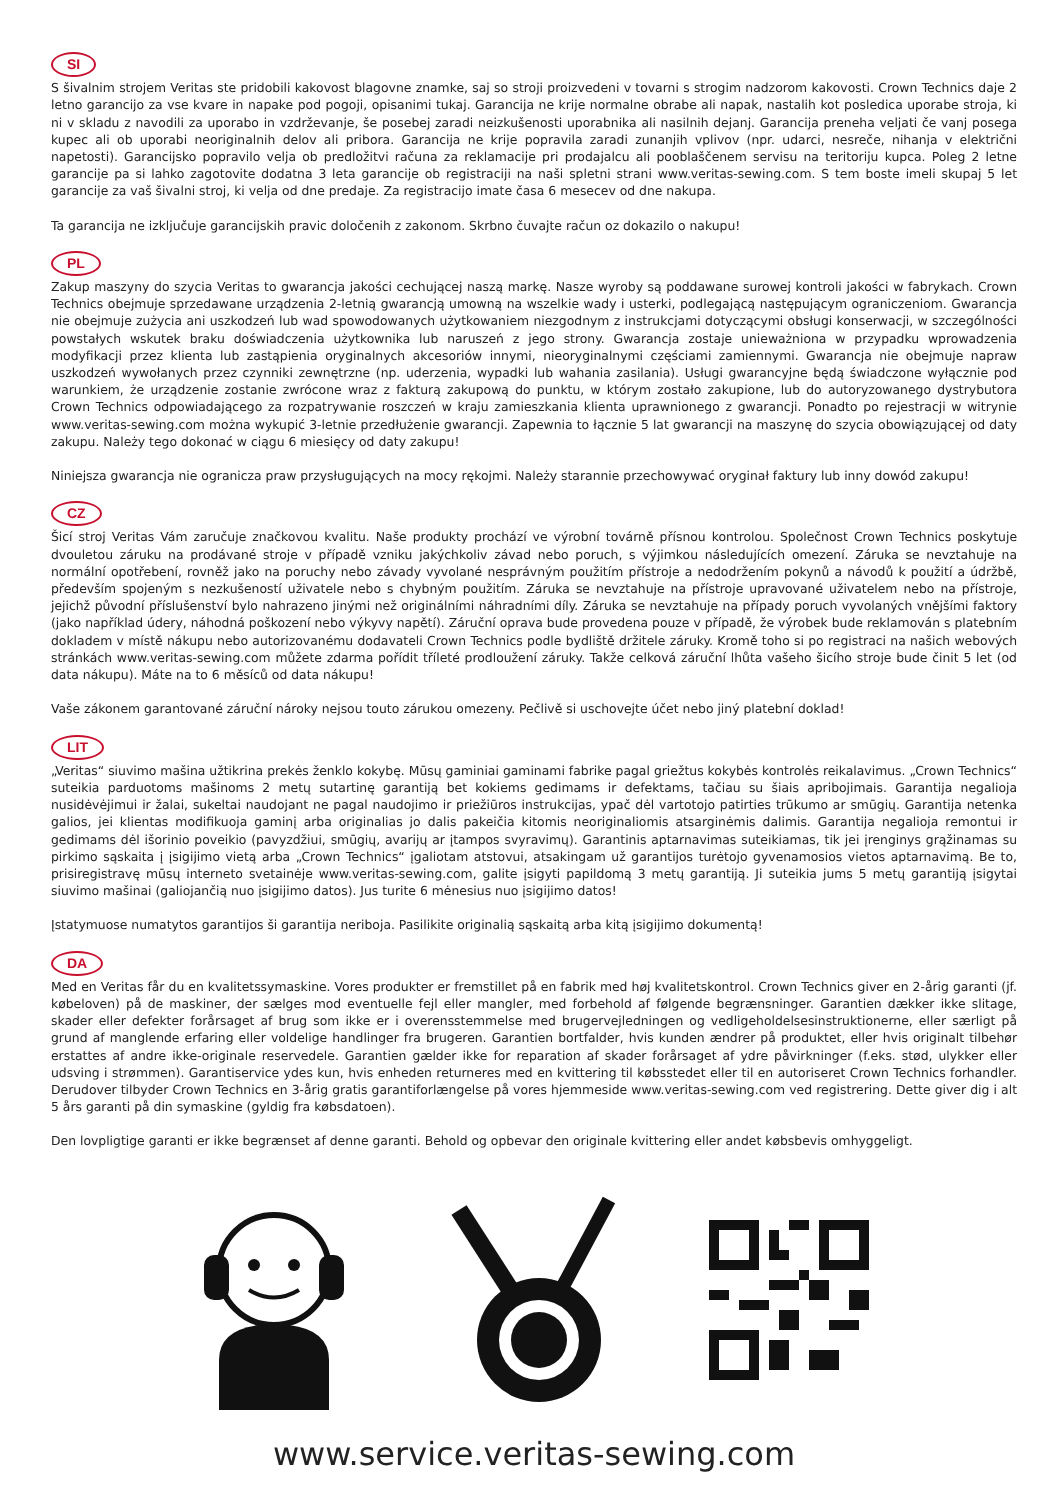SI
S šivalnim strojem Veritas ste pridobili kakovost blagovne znamke, saj so stroji proizvedeni v tovarni s strogim nadzorom kakovosti. Crown Technics daje 2 letno garancijo za vse kvare in napake pod pogoji, opisanimi tukaj. Garancija ne krije normalne obrabe ali napak, nastalih kot posledica uporabe stroja, ki ni v skladu z navodili za uporabo in vzdrževanje, še posebej zaradi neizkušenosti uporabnika ali nasilnih dejanj. Garancija preneha veljati če vanj posega kupec ali ob uporabi neoriginalnih delov ali pribora. Garancija ne krije popravila zaradi zunanjih vplivov (npr. udarci, nesreče, nihanja v električni napetosti). Garancijsko popravilo velja ob predložitvi računa za reklamacije pri prodajalcu ali pooblaščenem servisu na teritoriju kupca. Poleg 2 letne garancije pa si lahko zagotovite dodatna 3 leta garancije ob registraciji na naši spletni strani www.veritas-sewing.com. S tem boste imeli skupaj 5 let garancije za vaš šivalni stroj, ki velja od dne predaje. Za registracijo imate časa 6 mesecev od dne nakupa.
Ta garancija ne izključuje garancijskih pravic določenih z zakonom. Skrbno čuvajte račun oz dokazilo o nakupu!
PL
Zakup maszyny do szycia Veritas to gwarancja jakości cechującej naszą markę. Nasze wyroby są poddawane surowej kontroli jakości w fabrykach. Crown Technics obejmuje sprzedawane urządzenia 2-letnią gwarancją umowną na wszelkie wady i usterki, podlegającą następującym ograniczeniom. Gwarancja nie obejmuje zużycia ani uszkodzeń lub wad spowodowanych użytkowaniem niezgodnym z instrukcjami dotyczącymi obsługi konserwacji, w szczególności powstałych wskutek braku doświadczenia użytkownika lub naruszeń z jego strony. Gwarancja zostaje unieważniona w przypadku wprowadzenia modyfikacji przez klienta lub zastąpienia oryginalnych akcesoriów innymi, nieoryginalnymi częściami zamiennymi. Gwarancja nie obejmuje napraw uszkodzeń wywołanych przez czynniki zewnętrzne (np. uderzenia, wypadki lub wahania zasilania). Usługi gwarancyjne będą świadczone wyłącznie pod warunkiem, że urządzenie zostanie zwrócone wraz z fakturą zakupową do punktu, w którym zostało zakupione, lub do autoryzowanego dystrybutora Crown Technics odpowiadającego za rozpatrywanie roszczeń w kraju zamieszkania klienta uprawnionego z gwarancji. Ponadto po rejestracji w witrynie www.veritas-sewing.com można wykupić 3-letnie przedłużenie gwarancji. Zapewnia to łącznie 5 lat gwarancji na maszynę do szycia obowiązującej od daty zakupu. Należy tego dokonać w ciągu 6 miesięcy od daty zakupu!
Niniejsza gwarancja nie ogranicza praw przysługujących na mocy rękojmi. Należy starannie przechowywać oryginał faktury lub inny dowód zakupu!
CZ
Šicí stroj Veritas Vám zaručuje značkovou kvalitu. Naše produkty prochází ve výrobní továrně přísnou kontrolou. Společnost Crown Technics poskytuje dvouletou záruku na prodávané stroje v případě vzniku jakýchkoliv závad nebo poruch, s výjimkou následujících omezení. Záruka se nevztahuje na normální opotřebení, rovněž jako na poruchy nebo závady vyvolané nesprávným použitím přístroje a nedodržením pokynů a návodů k použití a údržbě, především spojeným s nezkušeností uživatele nebo s chybným použitím. Záruka se nevztahuje na přístroje upravované uživatelem nebo na přístroje, jejichž původní příslušenství bylo nahrazeno jinými než originálními náhradními díly. Záruka se nevztahuje na případy poruch vyvolaných vnějšími faktory (jako například údery, náhodná poškození nebo výkyvy napětí). Záruční oprava bude provedena pouze v případě, že výrobek bude reklamován s platebním dokladem v místě nákupu nebo autorizovanému dodavateli Crown Technics podle bydliště držitele záruky. Kromě toho si po registraci na našich webových stránkách www.veritas-sewing.com můžete zdarma pořídit tříleté prodloužení záruky. Takže celková záruční lhůta vašeho šicího stroje bude činit 5 let (od data nákupu). Máte na to 6 měsíců od data nákupu!
Vaše zákonem garantované záruční nároky nejsou touto zárukou omezeny. Pečlivě si uschovejte účet nebo jiný platební doklad!
LIT
„Veritas“ siuvimo mašina užtikrina prekės ženklo kokybę. Mūsų gaminiai gaminami fabrike pagal griežtus kokybės kontrolės reikalavimus. „Crown Technics“ suteikia parduotoms mašinoms 2 metų sutartinę garantiją bet kokiems gedimams ir defektams, tačiau su šiais apribojimais. Garantija negalioja nusidėvėjimui ir žalai, sukeltai naudojant ne pagal naudojimo ir priežiūros instrukcijas, ypač dėl vartotojo patirties trūkumo ar smūgių. Garantija netenka galios, jei klientas modifikuoja gaminį arba originalias jo dalis pakeičia kitomis neoriginaliomis atsarginėmis dalimis. Garantija negalioja remontui ir gedimams dėl išorinio poveikio (pavyzdžiui, smūgių, avarijų ar įtampos svyravimų). Garantinis aptarnavimas suteikiamas, tik jei įrenginys grąžinamas su pirkimo sąskaita į įsigijimo vietą arba „Crown Technics“ įgaliotam atstovui, atsakingam už garantijos turėtojo gyvenamosios vietos aptarnavimą. Be to, prisiregistravę mūsų interneto svetainėje www.veritas-sewing.com, galite įsigyti papildomą 3 metų garantiją. Ji suteikia jums 5 metų garantiją įsigytai siuvimo mašinai (galiojančią nuo įsigijimo datos). Jus turite 6 mėnesius nuo įsigijimo datos!
Įstatymuose numatytos garantijos ši garantija neriboja. Pasilikite originalią sąskaitą arba kitą įsigijimo dokumentą!
DA
Med en Veritas får du en kvalitetssymaskine. Vores produkter er fremstillet på en fabrik med høj kvalitetskontrol. Crown Technics giver en 2-årig garanti (jf. købeloven) på de maskiner, der sælges mod eventuelle fejl eller mangler, med forbehold af følgende begrænsninger. Garantien dækker ikke slitage, skader eller defekter forårsaget af brug som ikke er i overensstemmelse med brugervejledningen og vedligeholdelsesinstruktionerne, eller særligt på grund af manglende erfaring eller voldelige handlinger fra brugeren. Garantien bortfalder, hvis kunden ændrer på produktet, eller hvis originalt tilbehør erstattes af andre ikke-originale reservedele. Garantien gælder ikke for reparation af skader forårsaget af ydre påvirkninger (f.eks. stød, ulykker eller udsving i strømmen). Garantiservice ydes kun, hvis enheden returneres med en kvittering til købsstedet eller til en autoriseret Crown Technics forhandler. Derudover tilbyder Crown Technics en 3-årig gratis garantiforlængelse på vores hjemmeside www.veritas-sewing.com ved registrering. Dette giver dig i alt 5 års garanti på din symaskine (gyldig fra købsdatoen).
Den lovpligtige garanti er ikke begrænset af denne garanti. Behold og opbevar den originale kvittering eller andet købsbevis omhyggeligt.
www.service.veritas-sewing.com